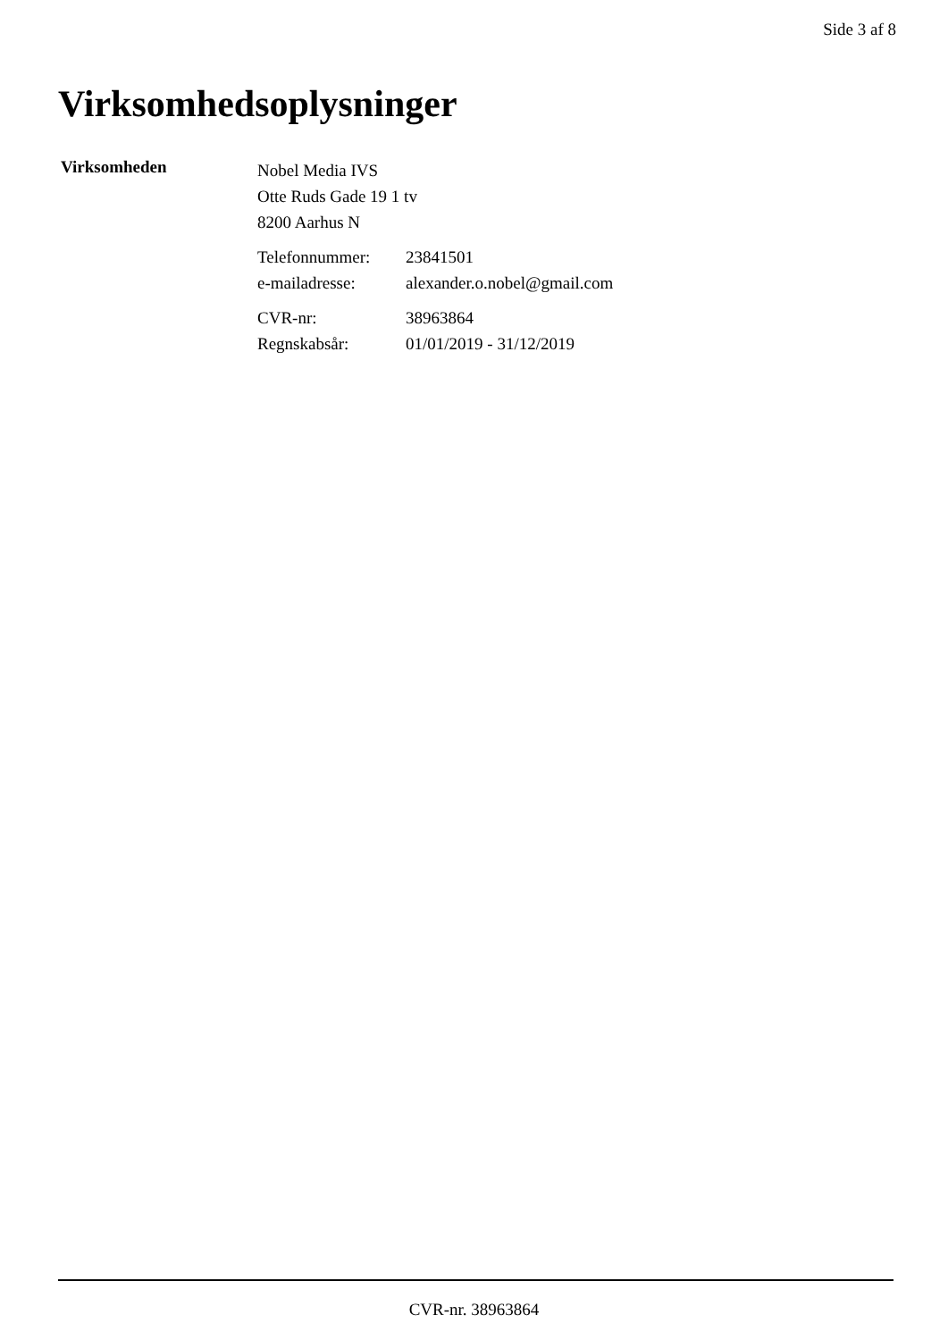Side 3 af 8
Virksomhedsoplysninger
Virksomheden
Nobel Media IVS
Otte Ruds Gade 19 1 tv
8200 Aarhus N
Telefonnummer: 23841501
e-mailadresse: alexander.o.nobel@gmail.com
CVR-nr: 38963864
Regnskabsår: 01/01/2019 - 31/12/2019
CVR-nr. 38963864